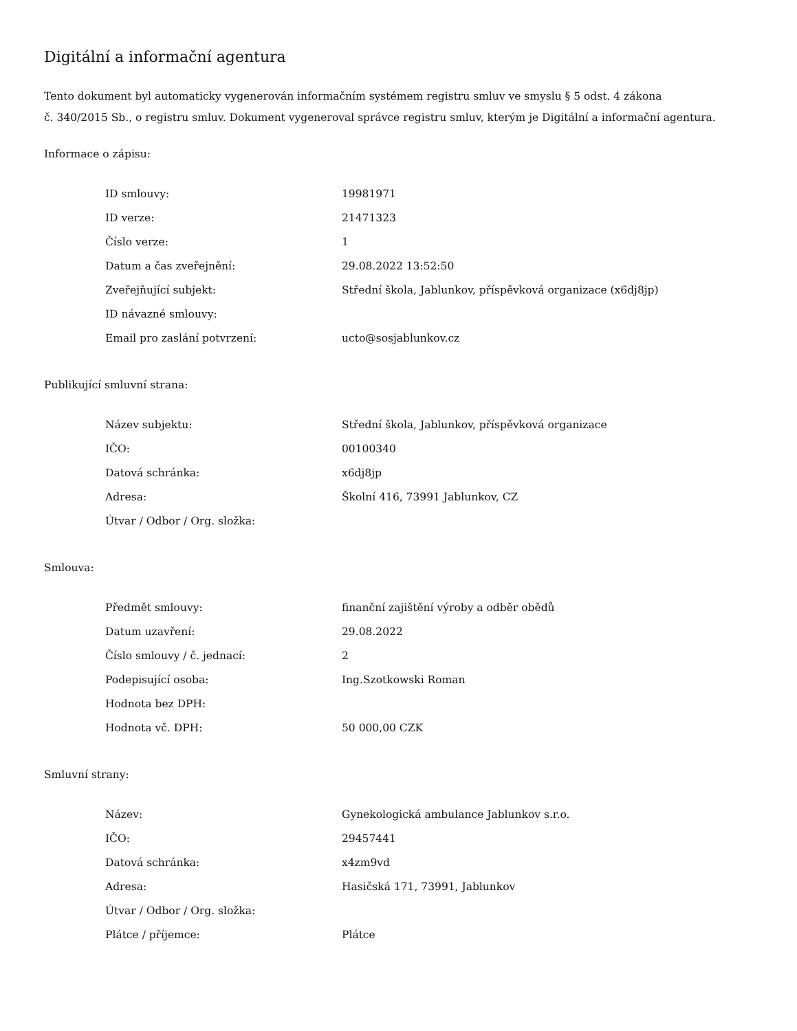Digitální a informační agentura
Tento dokument byl automaticky vygenerován informačním systémem registru smluv ve smyslu § 5 odst. 4 zákona
č. 340/2015 Sb., o registru smluv. Dokument vygeneroval správce registru smluv, kterým je Digitální a informační agentura.
Informace o zápisu:
| ID smlouvy: | 19981971 |
| ID verze: | 21471323 |
| Číslo verze: | 1 |
| Datum a čas zveřejnění: | 29.08.2022 13:52:50 |
| Zveřejňující subjekt: | Střední škola, Jablunkov, příspěvková organizace (x6dj8jp) |
| ID návazné smlouvy: | |
| Email pro zaslání potvrzení: | ucto@sosjablunkov.cz |
Publikující smluvní strana:
| Název subjektu: | Střední škola, Jablunkov, příspěvková organizace |
| IČO: | 00100340 |
| Datová schránka: | x6dj8jp |
| Adresa: | Školní 416, 73991 Jablunkov, CZ |
| Útvar / Odbor / Org. složka: | |
Smlouva:
| Předmět smlouvy: | finanční zajištění výroby a odběr obědů |
| Datum uzavření: | 29.08.2022 |
| Číslo smlouvy / č. jednací: | 2 |
| Podepisující osoba: | Ing.Szotkowski Roman |
| Hodnota bez DPH: | |
| Hodnota vč. DPH: | 50 000,00 CZK |
Smluvní strany:
| Název: | Gynekologická ambulance Jablunkov s.r.o. |
| IČO: | 29457441 |
| Datová schránka: | x4zm9vd |
| Adresa: | Hasičská 171, 73991, Jablunkov |
| Útvar / Odbor / Org. složka: | |
| Plátce / příjemce: | Plátce |